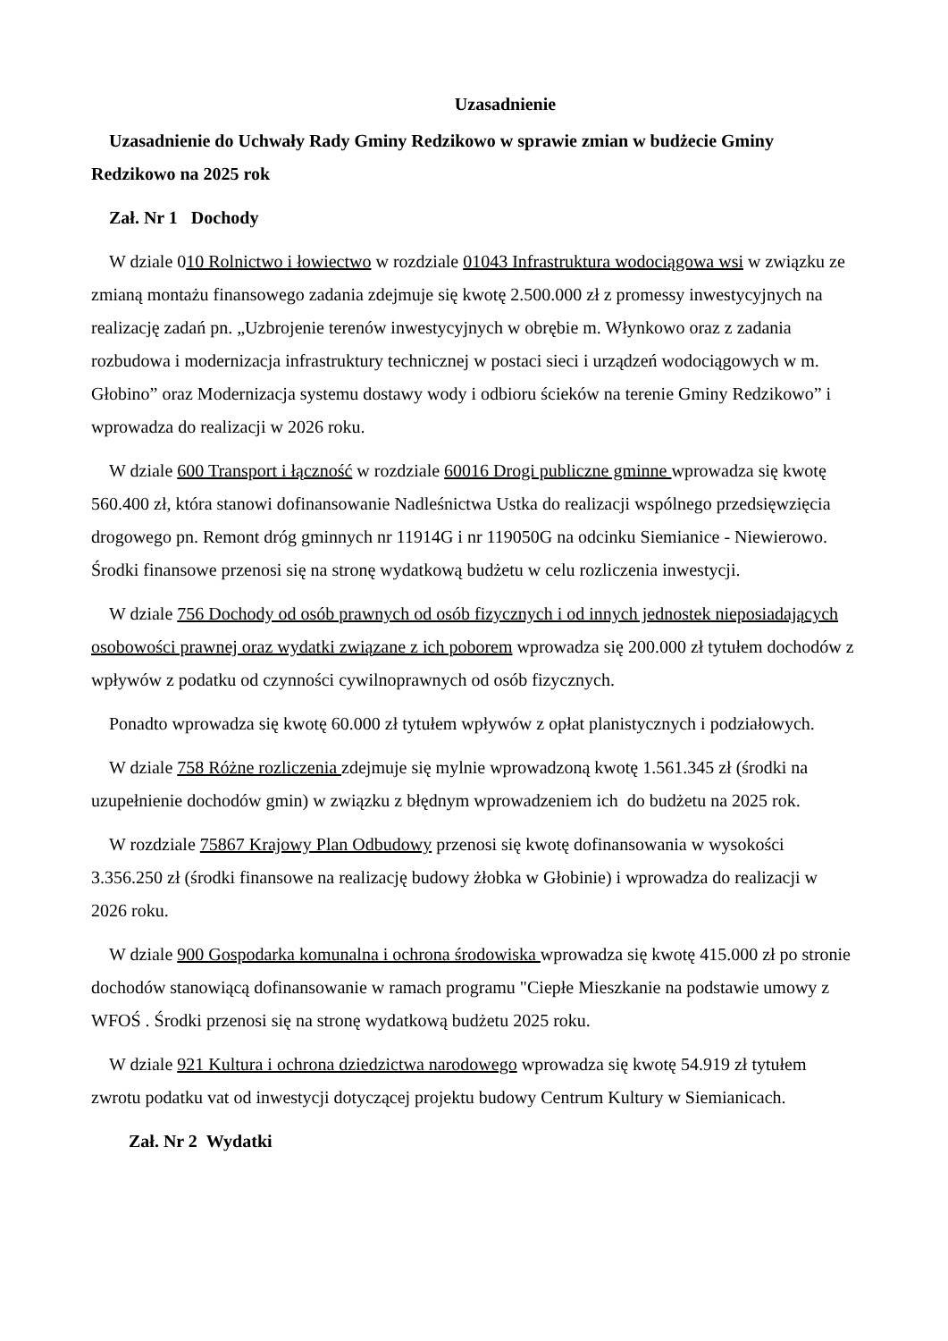Uzasadnienie
Uzasadnienie do Uchwały Rady Gminy Redzikowo w sprawie zmian w budżecie Gminy Redzikowo na 2025 rok
Zał. Nr 1 Dochody
W dziale 010 Rolnictwo i łowiectwo w rozdziale 01043 Infrastruktura wodociągowa wsi w związku ze zmianą montażu finansowego zadania zdejmuje się kwotę 2.500.000 zł z promessy inwestycyjnych na realizację zadań pn. „Uzbrojenie terenów inwestycyjnych w obrębie m. Włynkowo oraz z zadania rozbudowa i modernizacja infrastruktury technicznej w postaci sieci i urządzeń wodociągowych w m. Głobino” oraz Modernizacja systemu dostawy wody i odbioru ścieków na terenie Gminy Redzikowo” i wprowadza do realizacji w 2026 roku.
W dziale 600 Transport i łączność w rozdziale 60016 Drogi publiczne gminne wprowadza się kwotę 560.400 zł, która stanowi dofinansowanie Nadleśnictwa Ustka do realizacji wspólnego przedsięwzięcia drogowego pn. Remont dróg gminnych nr 11914G i nr 119050G na odcinku Siemianice - Niewierowo. Środki finansowe przenosi się na stronę wydatkową budżetu w celu rozliczenia inwestycji.
W dziale 756 Dochody od osób prawnych od osób fizycznych i od innych jednostek nieposiadających osobowości prawnej oraz wydatki związane z ich poborem wprowadza się 200.000 zł tytułem dochodów z wpływów z podatku od czynności cywilnoprawnych od osób fizycznych.
Ponadto wprowadza się kwotę 60.000 zł tytułem wpływów z opłat planistycznych i podziałowych.
W dziale 758 Różne rozliczenia zdejmuje się mylnie wprowadzoną kwotę 1.561.345 zł (środki na uzupełnienie dochodów gmin) w związku z błędnym wprowadzeniem ich do budżetu na 2025 rok.
W rozdziale 75867 Krajowy Plan Odbudowy przenosi się kwotę dofinansowania w wysokości 3.356.250 zł (środki finansowe na realizację budowy żłobka w Głobinie) i wprowadza do realizacji w 2026 roku.
W dziale 900 Gospodarka komunalna i ochrona środowiska wprowadza się kwotę 415.000 zł po stronie dochodów stanowiącą dofinansowanie w ramach programu "Ciepłe Mieszkanie na podstawie umowy z WFOŚ . Środki przenosi się na stronę wydatkową budżetu 2025 roku.
W dziale 921 Kultura i ochrona dziedzictwa narodowego wprowadza się kwotę 54.919 zł tytułem zwrotu podatku vat od inwestycji dotyczącej projektu budowy Centrum Kultury w Siemianicach.
Zał. Nr 2 Wydatki